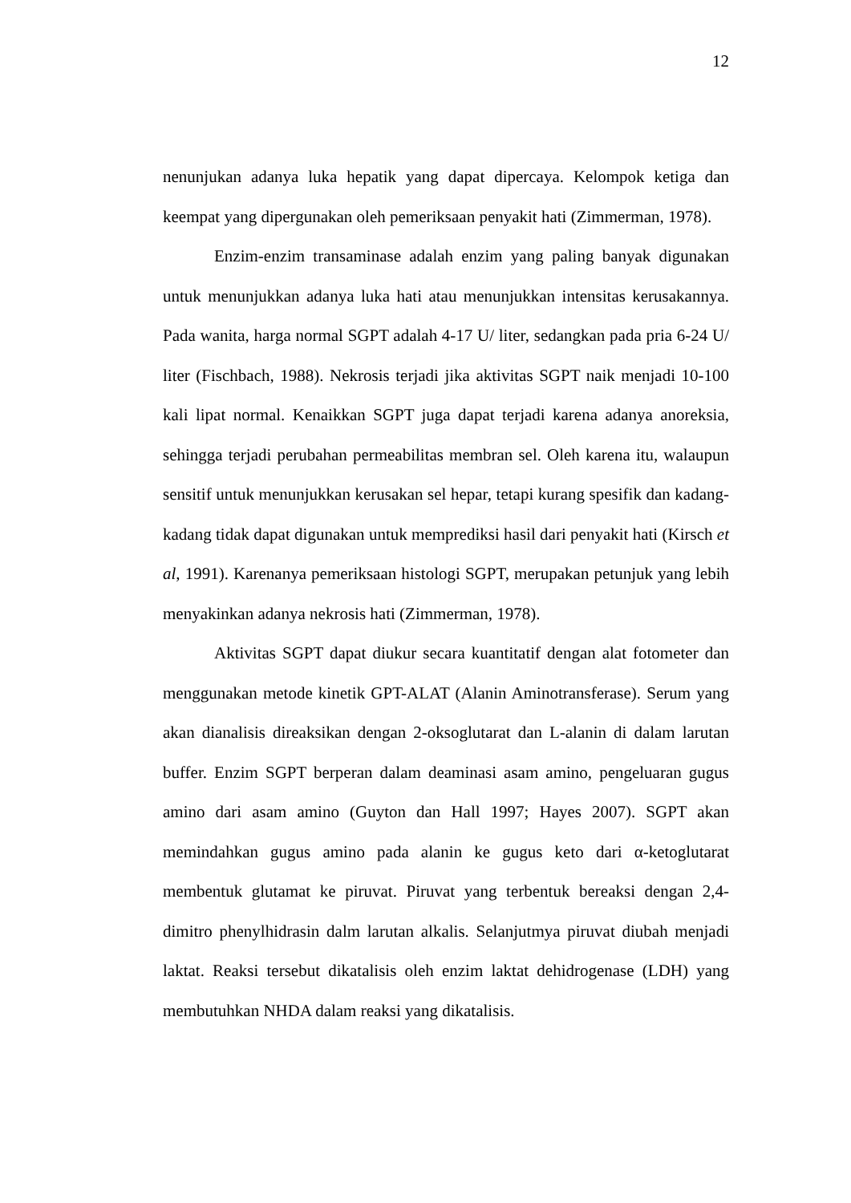12
nenunjukan adanya luka hepatik yang dapat dipercaya. Kelompok ketiga dan keempat yang dipergunakan oleh pemeriksaan penyakit hati (Zimmerman, 1978).
Enzim-enzim transaminase adalah enzim yang paling banyak digunakan untuk menunjukkan adanya luka hati atau menunjukkan intensitas kerusakannya. Pada wanita, harga normal SGPT adalah 4-17 U/ liter, sedangkan pada pria 6-24 U/ liter (Fischbach, 1988). Nekrosis terjadi jika aktivitas SGPT naik menjadi 10-100 kali lipat normal. Kenaikkan SGPT juga dapat terjadi karena adanya anoreksia, sehingga terjadi perubahan permeabilitas membran sel. Oleh karena itu, walaupun sensitif untuk menunjukkan kerusakan sel hepar, tetapi kurang spesifik dan kadang-kadang tidak dapat digunakan untuk memprediksi hasil dari penyakit hati (Kirsch et al, 1991). Karenanya pemeriksaan histologi SGPT, merupakan petunjuk yang lebih menyakinkan adanya nekrosis hati (Zimmerman, 1978).
Aktivitas SGPT dapat diukur secara kuantitatif dengan alat fotometer dan menggunakan metode kinetik GPT-ALAT (Alanin Aminotransferase). Serum yang akan dianalisis direaksikan dengan 2-oksoglutarat dan L-alanin di dalam larutan buffer. Enzim SGPT berperan dalam deaminasi asam amino, pengeluaran gugus amino dari asam amino (Guyton dan Hall 1997; Hayes 2007). SGPT akan memindahkan gugus amino pada alanin ke gugus keto dari α-ketoglutarat membentuk glutamat ke piruvat. Piruvat yang terbentuk bereaksi dengan 2,4-dimitro phenylhidrasin dalm larutan alkalis. Selanjutmya piruvat diubah menjadi laktat. Reaksi tersebut dikatalisis oleh enzim laktat dehidrogenase (LDH) yang membutuhkan NHDA dalam reaksi yang dikatalisis.